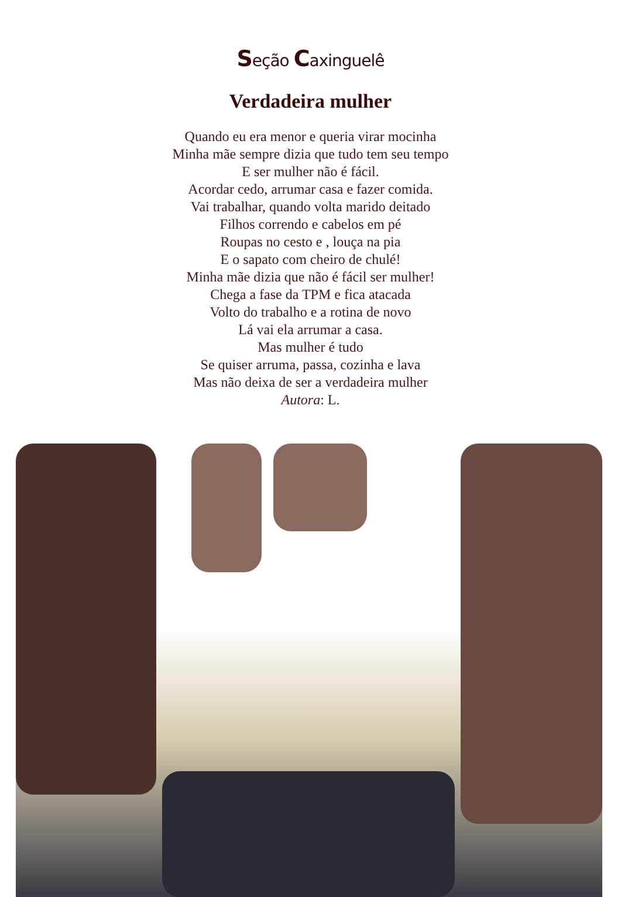Seção Caxinguelê
Verdadeira mulher
Quando eu era menor e queria virar mocinha
Minha mãe sempre dizia que tudo tem seu tempo
E ser mulher não é fácil.
Acordar cedo, arrumar casa e fazer comida.
Vai trabalhar, quando volta marido deitado
Filhos correndo e cabelos em pé
Roupas no cesto e , louça na pia
E o sapato com cheiro de chulé!
Minha mãe dizia que não é fácil ser mulher!
Chega a fase da TPM e fica atacada
Volto do trabalho e a rotina de novo
Lá vai ela arrumar a casa.
Mas mulher é tudo
Se quiser arruma, passa, cozinha e lava
Mas não deixa de ser a verdadeira mulher
Autora: L.